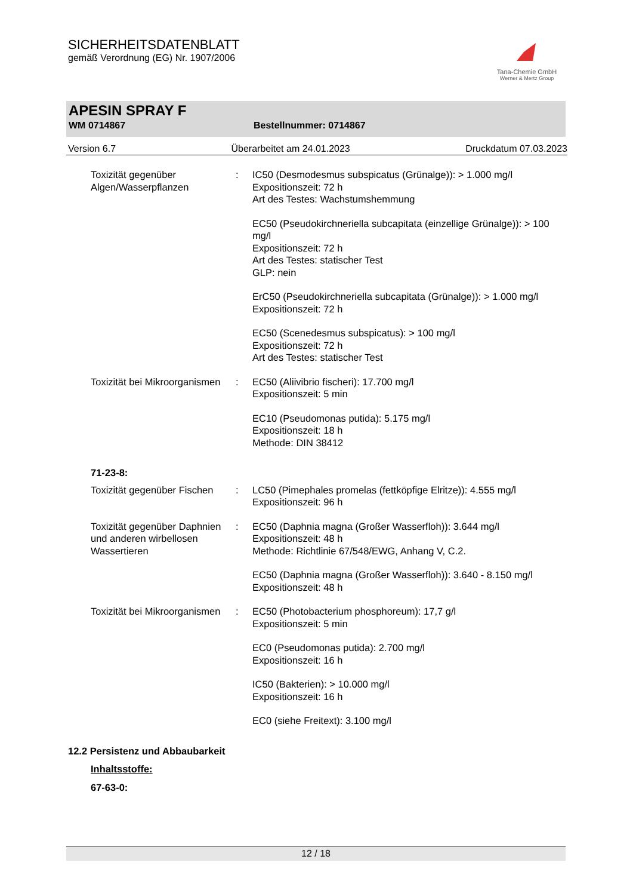SICHERHEITSDATENBLATT
gemäß Verordnung (EG) Nr. 1907/2006
Tana-Chemie GmbH
Werner & Mertz Group
APESIN SPRAY F
WM 0714867 Bestellnummer: 0714867
Version 6.7 Überarbeitet am 24.01.2023 Druckdatum 07.03.2023
Toxizität gegenüber Algen/Wasserpflanzen
: IC50 (Desmodesmus subspicatus (Grünalge)): > 1.000 mg/l
Expositionszeit: 72 h
Art des Testes: Wachstumshemmung
EC50 (Pseudokirchneriella subcapitata (einzellige Grünalge)): > 100 mg/l
Expositionszeit: 72 h
Art des Testes: statischer Test
GLP: nein
ErC50 (Pseudokirchneriella subcapitata (Grünalge)): > 1.000 mg/l
Expositionszeit: 72 h
EC50 (Scenedesmus subspicatus): > 100 mg/l
Expositionszeit: 72 h
Art des Testes: statischer Test
Toxizität bei Mikroorganismen
: EC50 (Aliivibrio fischeri): 17.700 mg/l
Expositionszeit: 5 min
EC10 (Pseudomonas putida): 5.175 mg/l
Expositionszeit: 18 h
Methode: DIN 38412
71-23-8:
Toxizität gegenüber Fischen
: LC50 (Pimephales promelas (fettköpfige Elritze)): 4.555 mg/l
Expositionszeit: 96 h
Toxizität gegenüber Daphnien und anderen wirbellosen Wassertieren
: EC50 (Daphnia magna (Großer Wasserfloh)): 3.644 mg/l
Expositionszeit: 48 h
Methode: Richtlinie 67/548/EWG, Anhang V, C.2.
EC50 (Daphnia magna (Großer Wasserfloh)): 3.640 - 8.150 mg/l
Expositionszeit: 48 h
Toxizität bei Mikroorganismen
: EC50 (Photobacterium phosphoreum): 17,7 g/l
Expositionszeit: 5 min
EC0 (Pseudomonas putida): 2.700 mg/l
Expositionszeit: 16 h
IC50 (Bakterien): > 10.000 mg/l
Expositionszeit: 16 h
EC0 (siehe Freitext): 3.100 mg/l
12.2 Persistenz und Abbaubarkeit
Inhaltsstoffe:
67-63-0:
12 / 18